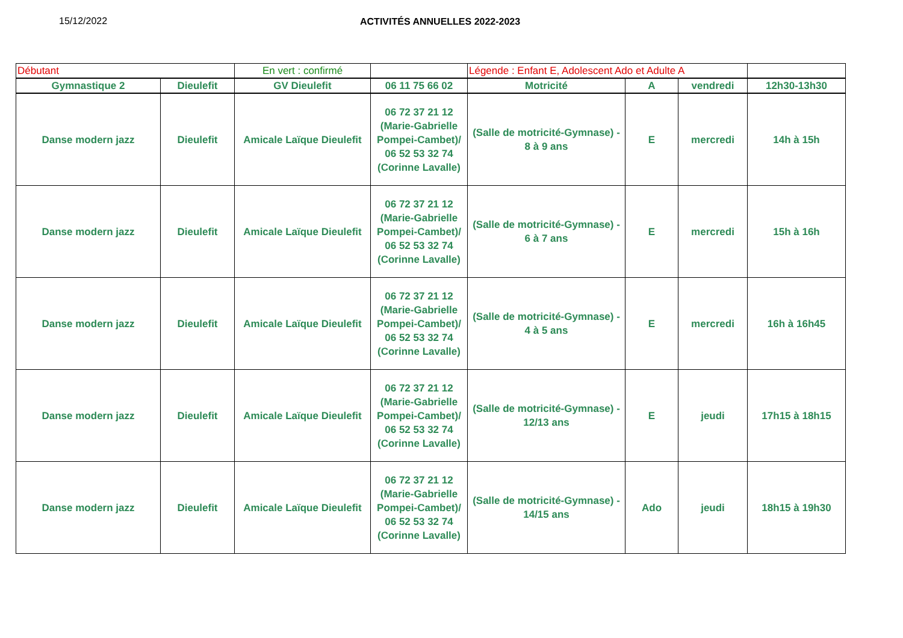15/12/2022 ACTIVITÉS ANNUELLES 2022-2023
| Débutant | | En vert : confirmé | | Légende : Enfant E, Adolescent Ado et Adulte A | | | |
| Gymnastique 2 | Dieulefit | GV Dieulefit | 06 11 75 66 02 | Motricité | A | vendredi | 12h30-13h30 |
| Danse modern jazz | Dieulefit | Amicale Laïque Dieulefit | 06 72 37 21 12 (Marie-Gabrielle Pompei-Cambet)/ 06 52 53 32 74 (Corinne Lavalle) | (Salle de motricité-Gymnase) - 8 à 9 ans | E | mercredi | 14h à 15h |
| Danse modern jazz | Dieulefit | Amicale Laïque Dieulefit | 06 72 37 21 12 (Marie-Gabrielle Pompei-Cambet)/ 06 52 53 32 74 (Corinne Lavalle) | (Salle de motricité-Gymnase) - 6 à 7 ans | E | mercredi | 15h à 16h |
| Danse modern jazz | Dieulefit | Amicale Laïque Dieulefit | 06 72 37 21 12 (Marie-Gabrielle Pompei-Cambet)/ 06 52 53 32 74 (Corinne Lavalle) | (Salle de motricité-Gymnase) - 4 à 5 ans | E | mercredi | 16h à 16h45 |
| Danse modern jazz | Dieulefit | Amicale Laïque Dieulefit | 06 72 37 21 12 (Marie-Gabrielle Pompei-Cambet)/ 06 52 53 32 74 (Corinne Lavalle) | (Salle de motricité-Gymnase) - 12/13 ans | E | jeudi | 17h15 à 18h15 |
| Danse modern jazz | Dieulefit | Amicale Laïque Dieulefit | 06 72 37 21 12 (Marie-Gabrielle Pompei-Cambet)/ 06 52 53 32 74 (Corinne Lavalle) | (Salle de motricité-Gymnase) - 14/15 ans | Ado | jeudi | 18h15 à 19h30 |